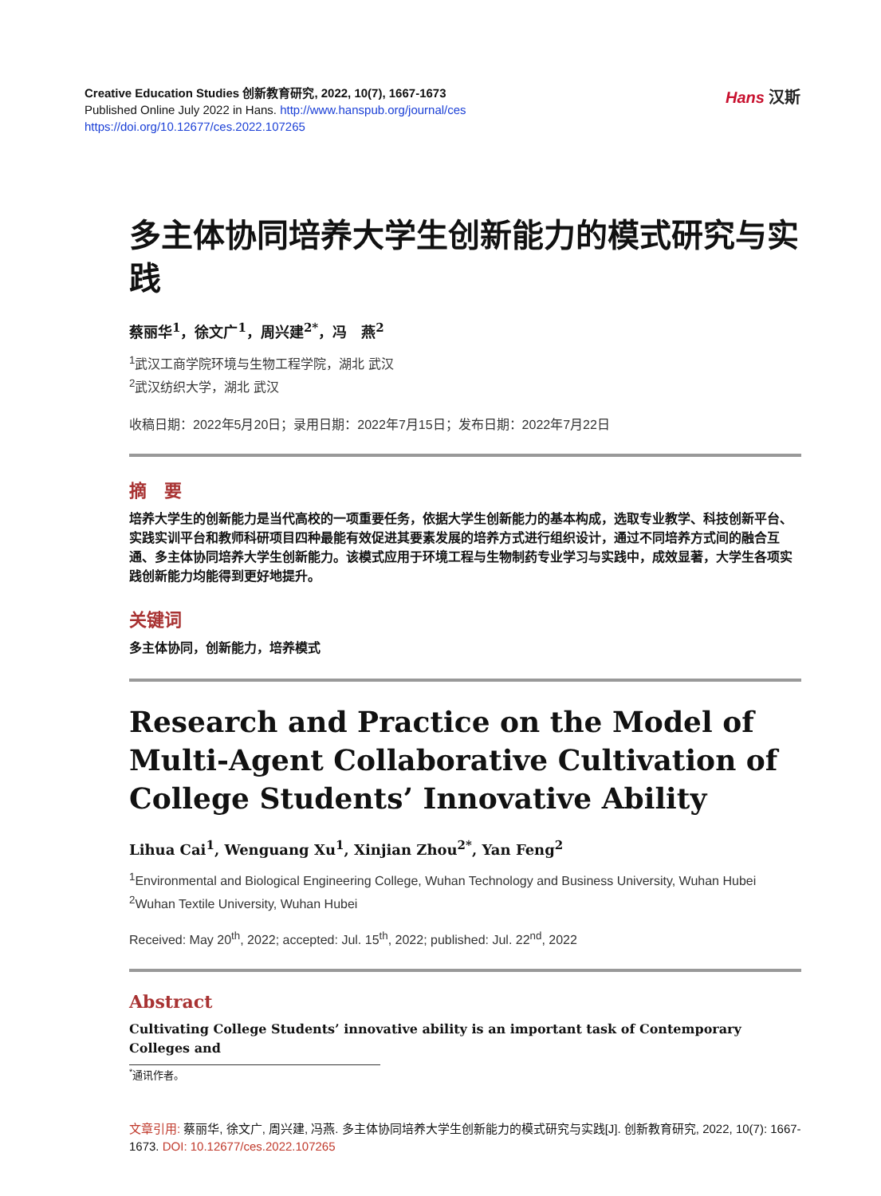Creative Education Studies 创新教育研究, 2022, 10(7), 1667-1673
Published Online July 2022 in Hans. http://www.hanspub.org/journal/ces
https://doi.org/10.12677/ces.2022.107265
Hans 汉斯
多主体协同培养大学生创新能力的模式研究与实践
蔡丽华<sup>1</sup>，徐文广<sup>1</sup>，周兴建<sup>2*</sup>，冯　燕<sup>2</sup>
<sup>1</sup> 武汉工商学院环境与生物工程学院，湖北 武汉
<sup>2</sup> 武汉纺织大学，湖北 武汉
收稿日期：2022年5月20日；录用日期：2022年7月15日；发布日期：2022年7月22日
摘　要
培养大学生的创新能力是当代高校的一项重要任务，依据大学生创新能力的基本构成，选取专业教学、科技创新平台、实践实训平台和教师科研项目四种最能有效促进其要素发展的培养方式进行组织设计，通过不同培养方式间的融合互通、多主体协同培养大学生创新能力。该模式应用于环境工程与生物制药专业学习与实践中，成效显著，大学生各项实践创新能力均能得到更好地提升。
关键词
多主体协同，创新能力，培养模式
Research and Practice on the Model of Multi-Agent Collaborative Cultivation of College Students’ Innovative Ability
Lihua Cai<sup>1</sup>, Wenguang Xu<sup>1</sup>, Xinjian Zhou<sup>2*</sup>, Yan Feng<sup>2</sup>
<sup>1</sup> Environmental and Biological Engineering College, Wuhan Technology and Business University, Wuhan Hubei
<sup>2</sup> Wuhan Textile University, Wuhan Hubei
Received: May 20<sup>th</sup>, 2022; accepted: Jul. 15<sup>th</sup>, 2022; published: Jul. 22<sup>nd</sup>, 2022
Abstract
Cultivating College Students’ innovative ability is an important task of Contemporary Colleges and
<sup>*</sup> 通讯作者。
文章引用: 蔡丽华, 徐文广, 周兴建, 冯燕. 多主体协同培养大学生创新能力的模式研究与实践[J]. 创新教育研究, 2022, 10(7): 1667-1673. DOI: 10.12677/ces.2022.107265